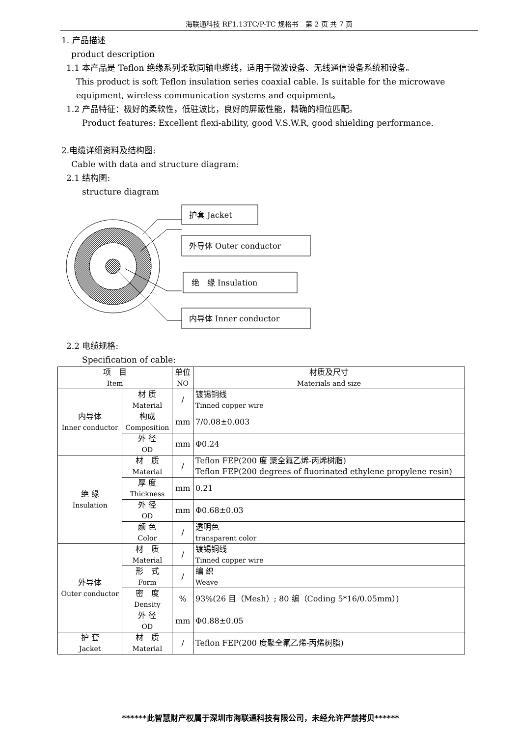海联通科技 RF1.13TC/P-TC 规格书　第 2 页 共 7 页
1. 产品描述
product description
1.1 本产品是 Teflon 绝缘系列柔软同轴电缆线，适用于微波设备、无线通信设备系统和设备。
This product is soft Teflon insulation series coaxial cable. Is suitable for the microwave equipment, wireless communication systems and equipment。
1.2 产品特征：极好的柔软性，低驻波比，良好的屏蔽性能，精确的相位匹配。
Product features: Excellent flexi-ability, good V.S.W.R, good shielding performance.
2.电缆详细资料及结构图:
Cable with data and structure diagram:
2.1 结构图:
structure diagram
护套 Jacket
外导体 Outer conductor
绝　缘 Insulation
内导体 Inner conductor
2.2 电缆规格:
Specification of cable:
| 项 目 Item | | 单位 NO | 材质及尺寸 Materials and size |
| --- | --- | --- | --- |
| 内导体 Inner conductor | 材 质 Material | / | 镀锡铜线 Tinned copper wire |
| | 构成 Composition | mm | 7/0.08±0.003 |
| | 外 径 OD | mm | Φ0.24 |
| 绝 缘 Insulation | 材 质 Material | / | Teflon FEP(200 度 聚全氟乙烯-丙烯树脂) Teflon FEP(200 degrees of fluorinated ethylene propylene resin) |
| | 厚 度 Thickness | mm | 0.21 |
| | 外 径 OD | mm | Φ0.68±0.03 |
| | 颜 色 Color | / | 透明色 transparent color |
| 外导体 Outer conductor | 材 质 Material | / | 镀锡铜线 Tinned copper wire |
| | 形 式 Form | / | 编 织 Weave |
| | 密 度 Density | % | 93%(26 目（Mesh）; 80 编（Coding 5*16/0.05mm）) |
| | 外 径 OD | mm | Φ0.88±0.05 |
| 护 套 Jacket | 材 质 Material | / | Teflon FEP(200 度聚全氟乙烯-丙烯树脂) |
******此智慧财产权属于深圳市海联通科技有限公司，未经允许严禁拷贝******